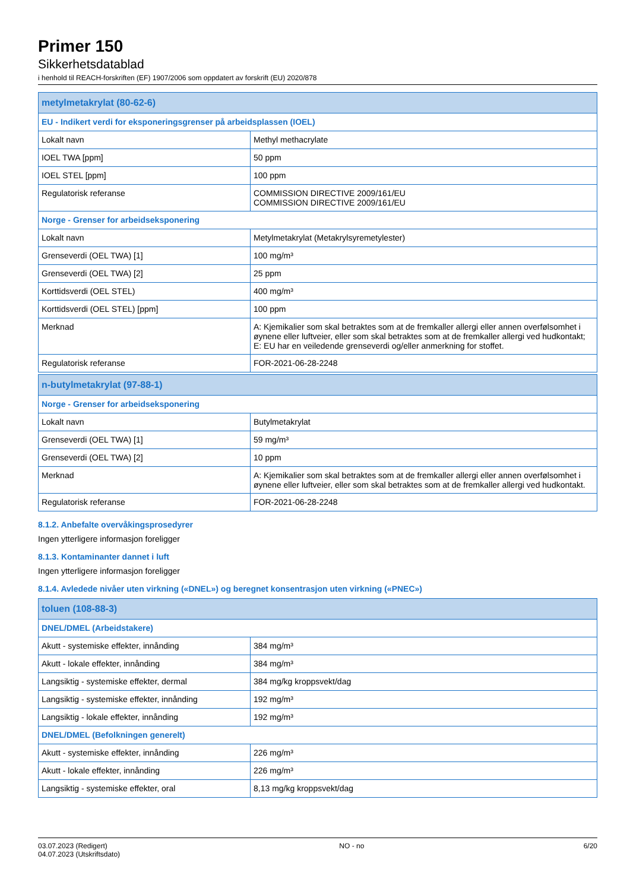Primer 150
Sikkerhetsdatablad
i henhold til REACH-forskriften (EF) 1907/2006 som oppdatert av forskrift (EU) 2020/878
| metylmetakrylat (80-62-6) | |
| EU - Indikert verdi for eksponeringsgrenser på arbeidsplassen (IOEL) | |
| Lokalt navn | Methyl methacrylate |
| IOEL TWA [ppm] | 50 ppm |
| IOEL STEL [ppm] | 100 ppm |
| Regulatorisk referanse | COMMISSION DIRECTIVE 2009/161/EU COMMISSION DIRECTIVE 2009/161/EU |
| Norge - Grenser for arbeidseksponering | |
| Lokalt navn | Metylmetakrylat (Metakrylsyremetylester) |
| Grenseverdi (OEL TWA) [1] | 100 mg/m³ |
| Grenseverdi (OEL TWA) [2] | 25 ppm |
| Korttidsverdi (OEL STEL) | 400 mg/m³ |
| Korttidsverdi (OEL STEL) [ppm] | 100 ppm |
| Merknad | A: Kjemikalier som skal betraktes som at de fremkaller allergi eller annen overfølsomhet i øynene eller luftveier, eller som skal betraktes som at de fremkaller allergi ved hudkontakt; E: EU har en veiledende grenseverdi og/eller anmerkning for stoffet. |
| Regulatorisk referanse | FOR-2021-06-28-2248 |
| n-butylmetakrylat (97-88-1) | |
| Norge - Grenser for arbeidseksponering | |
| Lokalt navn | Butylmetakrylat |
| Grenseverdi (OEL TWA) [1] | 59 mg/m³ |
| Grenseverdi (OEL TWA) [2] | 10 ppm |
| Merknad | A: Kjemikalier som skal betraktes som at de fremkaller allergi eller annen overfølsomhet i øynene eller luftveier, eller som skal betraktes som at de fremkaller allergi ved hudkontakt. |
| Regulatorisk referanse | FOR-2021-06-28-2248 |
8.1.2. Anbefalte overvåkingsprosedyrer
Ingen ytterligere informasjon foreligger
8.1.3. Kontaminanter dannet i luft
Ingen ytterligere informasjon foreligger
8.1.4. Avledede nivåer uten virkning («DNEL») og beregnet konsentrasjon uten virkning («PNEC»)
| toluen (108-88-3) | |
| DNEL/DMEL (Arbeidstakere) | |
| Akutt - systemiske effekter, innånding | 384 mg/m³ |
| Akutt - lokale effekter, innånding | 384 mg/m³ |
| Langsiktig - systemiske effekter, dermal | 384 mg/kg kroppsvekt/dag |
| Langsiktig - systemiske effekter, innånding | 192 mg/m³ |
| Langsiktig - lokale effekter, innånding | 192 mg/m³ |
| DNEL/DMEL (Befolkningen generelt) | |
| Akutt - systemiske effekter, innånding | 226 mg/m³ |
| Akutt - lokale effekter, innånding | 226 mg/m³ |
| Langsiktig - systemiske effekter, oral | 8,13 mg/kg kroppsvekt/dag |
03.07.2023 (Redigert)
04.07.2023 (Utskriftsdato)
NO - no 6/20